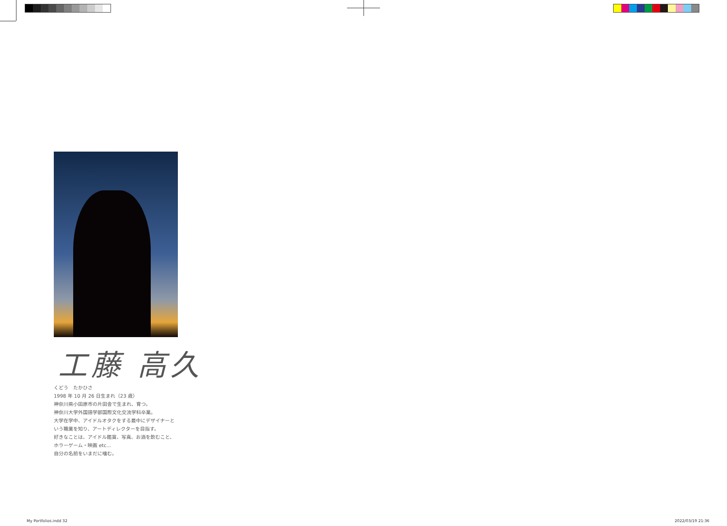工藤 高久
くどう　たかひさ
1998 年 10 月 26 日生まれ（23 歳）
神奈川県小田原市の片田舎で生まれ、育つ。
神奈川大学外国語学部国際文化交流学科卒業。
大学在学中、アイドルオタクをする最中にデザイナーと
いう職業を知り、アートディレクターを目指す。
好きなことは、アイドル鑑賞、写真、お酒を飲むこと、
ホラーゲーム・映画 etc...
自分の名前をいまだに噛む。
My Portfolios.indd 32 2022/03/19 21:36